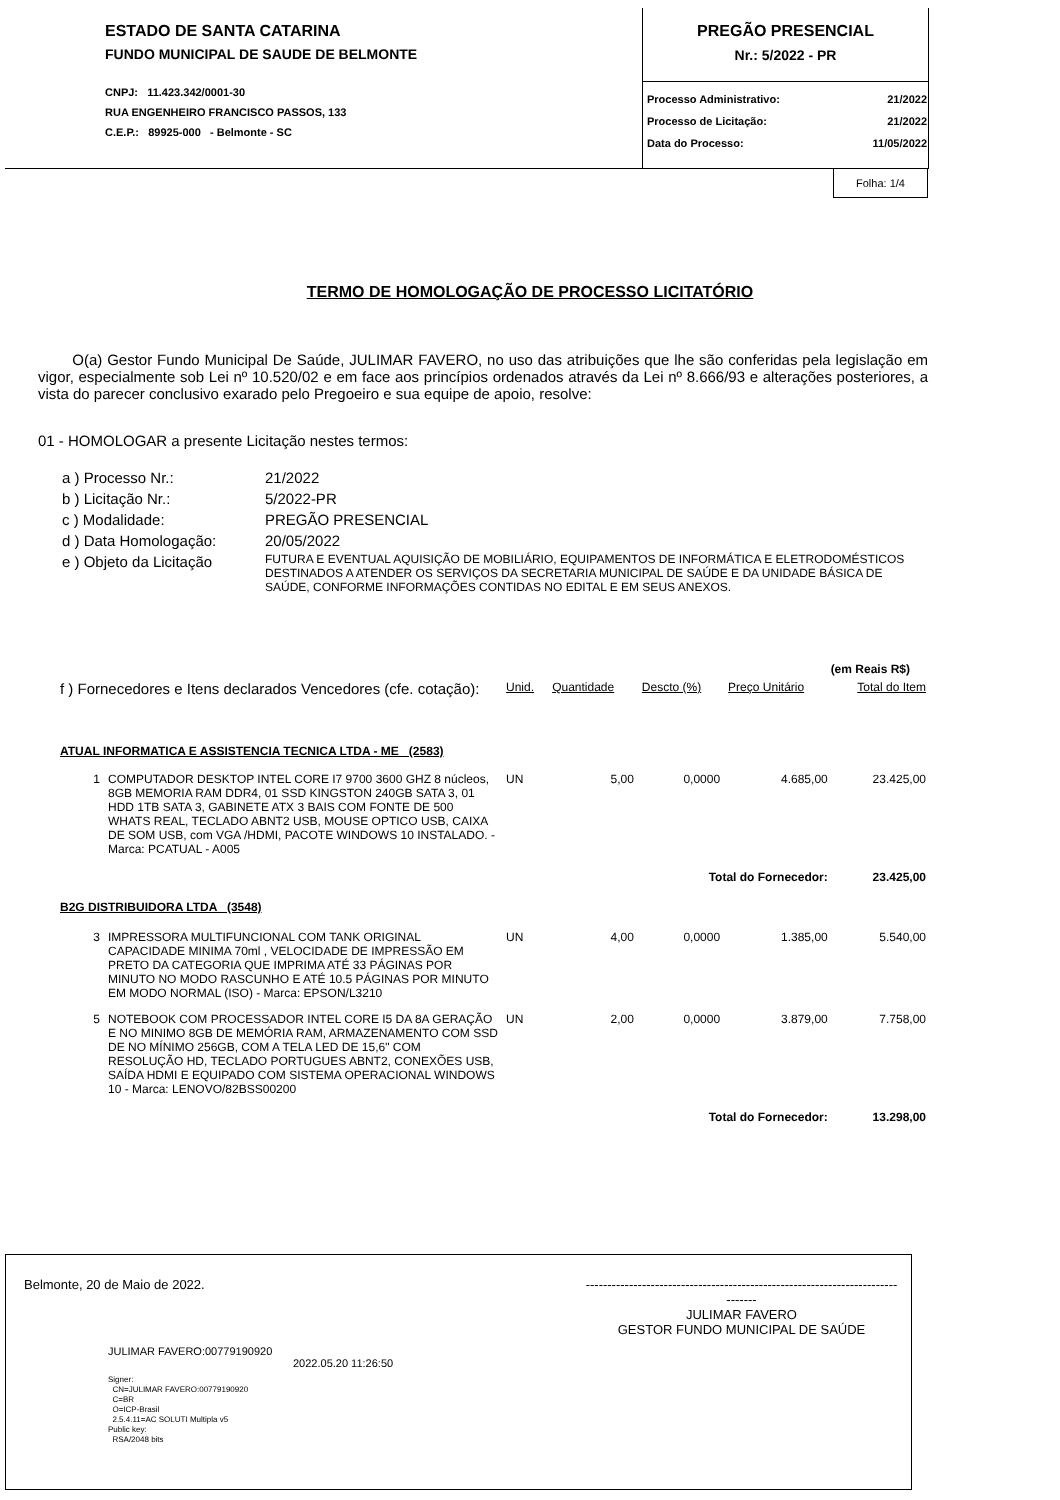ESTADO DE SANTA CATARINA
FUNDO MUNICIPAL DE SAUDE DE BELMONTE
CNPJ: 11.423.342/0001-30
RUA ENGENHEIRO FRANCISCO PASSOS, 133
C.E.P.: 89925-000 - Belmonte - SC
PREGÃO PRESENCIAL
Nr.: 5/2022 - PR
| Processo Administrativo: | 21/2022 |
| Processo de Licitação: | 21/2022 |
| Data do Processo: | 11/05/2022 |
Folha: 1/4
TERMO DE HOMOLOGAÇÃO DE PROCESSO LICITATÓRIO
O(a) Gestor Fundo Municipal De Saúde, JULIMAR FAVERO, no uso das atribuições que lhe são conferidas pela legislação em vigor, especialmente sob Lei nº 10.520/02 e em face aos princípios ordenados através da Lei nº 8.666/93 e alterações posteriores, a vista do parecer conclusivo exarado pelo Pregoeiro e sua equipe de apoio, resolve:
01 - HOMOLOGAR a presente Licitação nestes termos:
| a ) Processo Nr.: | 21/2022 |
| b ) Licitação Nr.: | 5/2022-PR |
| c ) Modalidade: | PREGÃO PRESENCIAL |
| d ) Data Homologação: | 20/05/2022 |
| e ) Objeto da Licitação | FUTURA E EVENTUAL AQUISIÇÃO DE MOBILIÁRIO, EQUIPAMENTOS DE INFORMÁTICA E ELETRODOMÉSTICOS DESTINADOS A ATENDER OS SERVIÇOS DA SECRETARIA MUNICIPAL DE SAÚDE E DA UNIDADE BÁSICA DE SAÚDE, CONFORME INFORMAÇÕES CONTIDAS NO EDITAL E EM SEUS ANEXOS. |
| (em Reais R$) | | | | | | |
| f ) Fornecedores e Itens declarados Vencedores (cfe. cotação): | | Unid. | Quantidade | Descto (%) | Preço Unitário | Total do Item |
| ATUAL INFORMATICA E ASSISTENCIA TECNICA LTDA - ME (2583) | | | | | | |
| 1 | COMPUTADOR DESKTOP INTEL CORE I7 9700 3600 GHZ 8 núcleos, 8GB MEMORIA RAM DDR4, 01 SSD KINGSTON 240GB SATA 3, 01 HDD 1TB SATA 3, GABINETE ATX 3 BAIS COM FONTE DE 500 WHATS REAL, TECLADO ABNT2 USB, MOUSE OPTICO USB, CAIXA DE SOM USB, com VGA /HDMI, PACOTE WINDOWS 10 INSTALADO. - Marca: PCATUAL - A005 | UN | 5,00 | 0,0000 | 4.685,00 | 23.425,00 |
| Total do Fornecedor: | | | | | | 23.425,00 |
| B2G DISTRIBUIDORA LTDA (3548) | | | | | | |
| 3 | IMPRESSORA MULTIFUNCIONAL COM TANK ORIGINAL CAPACIDADE MINIMA 70ml , VELOCIDADE DE IMPRESSÃO EM PRETO DA CATEGORIA QUE IMPRIMA ATÉ 33 PÁGINAS POR MINUTO NO MODO RASCUNHO E ATÉ 10.5 PÁGINAS POR MINUTO EM MODO NORMAL (ISO) - Marca: EPSON/L3210 | UN | 4,00 | 0,0000 | 1.385,00 | 5.540,00 |
| 5 | NOTEBOOK COM PROCESSADOR INTEL CORE I5 DA 8A GERAÇÃO E NO MINIMO 8GB DE MEMÓRIA RAM, ARMAZENAMENTO COM SSD DE NO MÍNIMO 256GB, COM A TELA LED DE 15,6" COM RESOLUÇÃO HD, TECLADO PORTUGUES ABNT2, CONEXÕES USB, SAÍDA HDMI E EQUIPADO COM SISTEMA OPERACIONAL WINDOWS 10 - Marca: LENOVO/82BSS00200 | UN | 2,00 | 0,0000 | 3.879,00 | 7.758,00 |
| Total do Fornecedor: | | | | | | 13.298,00 |
Belmonte, 20 de Maio de 2022. -------------------------------------------------------------------------------
JULIMAR FAVERO
GESTOR FUNDO MUNICIPAL DE SAÚDE
JULIMAR FAVERO:00779190920
2022.05.20 11:26:50
Signer:
CN=JULIMAR FAVERO:00779190920
C=BR
O=ICP-Brasil
2.5.4.11=AC SOLUTI Multipla v5
Public key:
RSA/2048 bits